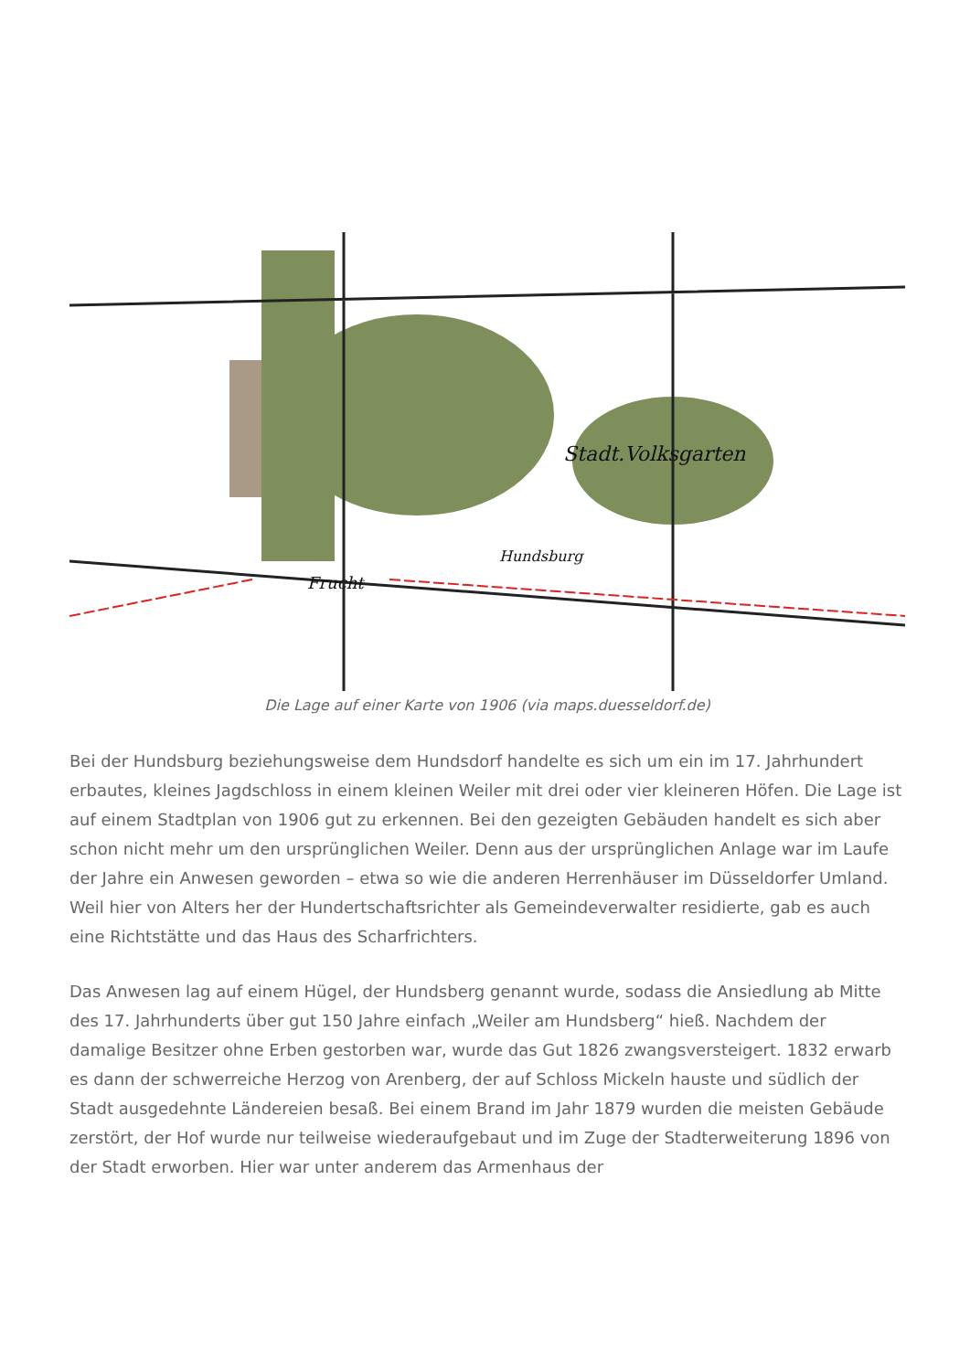Stadt.Volksgarten
Frucht
Hundsburg
Die Lage auf einer Karte von 1906 (via maps.duesseldorf.de)
Bei der Hundsburg beziehungsweise dem Hundsdorf handelte es sich um ein im 17. Jahrhundert erbautes, kleines Jagdschloss in einem kleinen Weiler mit drei oder vier kleineren Höfen. Die Lage ist auf einem Stadtplan von 1906 gut zu erkennen. Bei den gezeigten Gebäuden handelt es sich aber schon nicht mehr um den ursprünglichen Weiler. Denn aus der ursprünglichen Anlage war im Laufe der Jahre ein Anwesen geworden – etwa so wie die anderen Herrenhäuser im Düsseldorfer Umland. Weil hier von Alters her der Hundertschaftsrichter als Gemeindeverwalter residierte, gab es auch eine Richtstätte und das Haus des Scharfrichters.
Das Anwesen lag auf einem Hügel, der Hundsberg genannt wurde, sodass die Ansiedlung ab Mitte des 17. Jahrhunderts über gut 150 Jahre einfach „Weiler am Hundsberg“ hieß. Nachdem der damalige Besitzer ohne Erben gestorben war, wurde das Gut 1826 zwangsversteigert. 1832 erwarb es dann der schwerreiche Herzog von Arenberg, der auf Schloss Mickeln hauste und südlich der Stadt ausgedehnte Ländereien besaß. Bei einem Brand im Jahr 1879 wurden die meisten Gebäude zerstört, der Hof wurde nur teilweise wiederaufgebaut und im Zuge der Stadterweiterung 1896 von der Stadt erworben. Hier war unter anderem das Armenhaus der